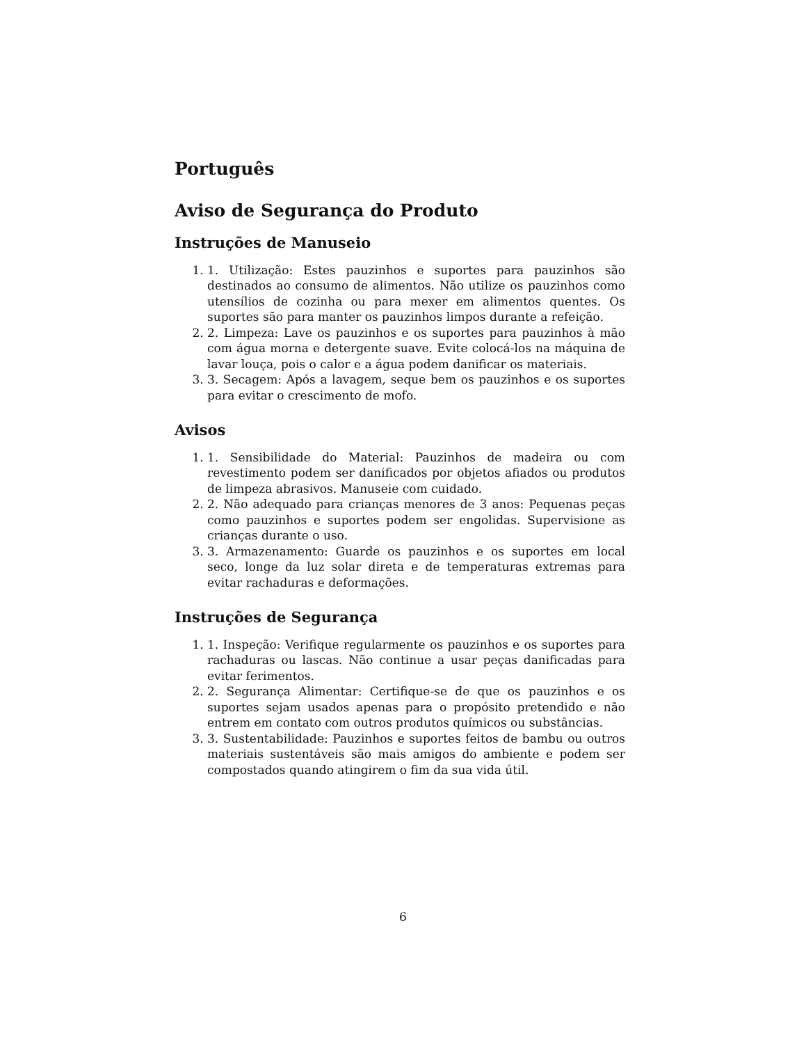Português
Aviso de Segurança do Produto
Instruções de Manuseio
1. 1. Utilização: Estes pauzinhos e suportes para pauzinhos são destinados ao consumo de alimentos. Não utilize os pauzinhos como utensílios de cozinha ou para mexer em alimentos quentes. Os suportes são para manter os pauzinhos limpos durante a refeição.
2. 2. Limpeza: Lave os pauzinhos e os suportes para pauzinhos à mão com água morna e detergente suave. Evite colocá-los na máquina de lavar louça, pois o calor e a água podem danificar os materiais.
3. 3. Secagem: Após a lavagem, seque bem os pauzinhos e os suportes para evitar o crescimento de mofo.
Avisos
1. 1. Sensibilidade do Material: Pauzinhos de madeira ou com revestimento podem ser danificados por objetos afiados ou produtos de limpeza abrasivos. Manuseie com cuidado.
2. 2. Não adequado para crianças menores de 3 anos: Pequenas peças como pauzinhos e suportes podem ser engolidas. Supervisione as crianças durante o uso.
3. 3. Armazenamento: Guarde os pauzinhos e os suportes em local seco, longe da luz solar direta e de temperaturas extremas para evitar rachaduras e deformações.
Instruções de Segurança
1. 1. Inspeção: Verifique regularmente os pauzinhos e os suportes para rachaduras ou lascas. Não continue a usar peças danificadas para evitar ferimentos.
2. 2. Segurança Alimentar: Certifique-se de que os pauzinhos e os suportes sejam usados apenas para o propósito pretendido e não entrem em contato com outros produtos químicos ou substâncias.
3. 3. Sustentabilidade: Pauzinhos e suportes feitos de bambu ou outros materiais sustentáveis são mais amigos do ambiente e podem ser compostados quando atingirem o fim da sua vida útil.
6